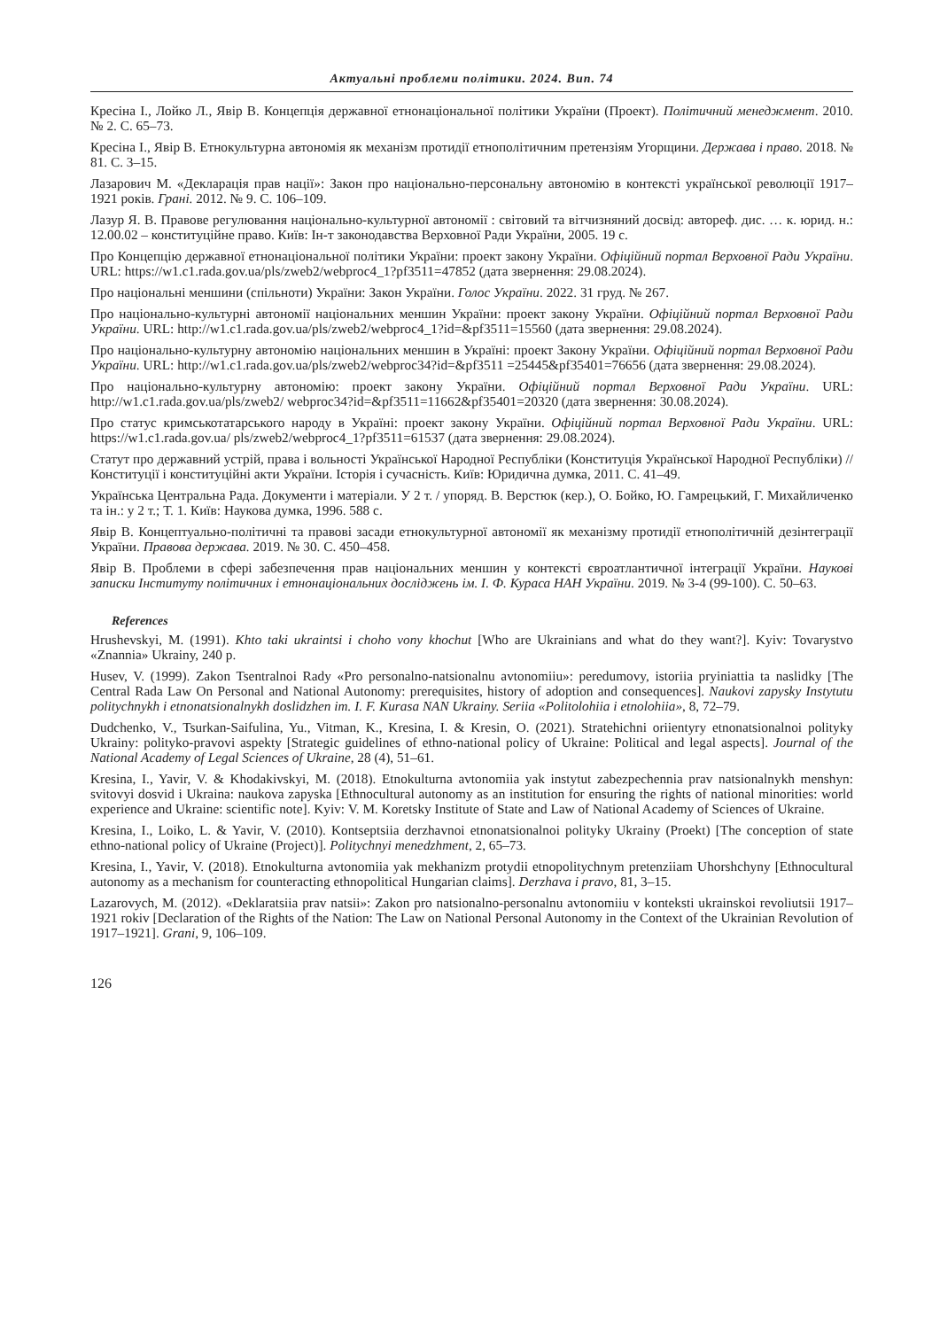Актуальні проблеми політики. 2024. Вип. 74
Кресіна І., Лойко Л., Явір В. Концепція державної етнонаціональної політики України (Проект). Політичний менеджмент. 2010. № 2. С. 65–73.
Кресіна І., Явір В. Етнокультурна автономія як механізм протидії етнополітичним претензіям Угорщини. Держава і право. 2018. № 81. С. 3–15.
Лазарович М. «Декларація прав нації»: Закон про національно-персональну автономію в контексті української революції 1917–1921 років. Грані. 2012. № 9. С. 106–109.
Лазур Я. В. Правове регулювання національно-культурної автономії : світовий та вітчизняний досвід: автореф. дис. … к. юрид. н.: 12.00.02 – конституційне право. Київ: Ін-т законодавства Верховної Ради України, 2005. 19 с.
Про Концепцію державної етнонаціональної політики України: проект закону України. Офіційний портал Верховної Ради України. URL: https://w1.c1.rada.gov.ua/pls/zweb2/webproc4_1?pf3511=47852 (дата звернення: 29.08.2024).
Про національні меншини (спільноти) України: Закон України. Голос України. 2022. 31 груд. № 267.
Про національно-культурні автономії національних меншин України: проект закону України. Офіційний портал Верховної Ради України. URL: http://w1.c1.rada.gov.ua/pls/zweb2/webproc4_1?id=&pf3511=15560 (дата звернення: 29.08.2024).
Про національно-культурну автономію національних меншин в Україні: проект Закону України. Офіційний портал Верховної Ради України. URL: http://w1.c1.rada.gov.ua/pls/zweb2/webproc34?id=&pf3511 =25445&pf35401=76656 (дата звернення: 29.08.2024).
Про національно-культурну автономію: проект закону України. Офіційний портал Верховної Ради України. URL: http://w1.c1.rada.gov.ua/pls/zweb2/ webproc34?id=&pf3511=11662&pf35401=20320 (дата звернення: 30.08.2024).
Про статус кримськотатарського народу в Україні: проект закону України. Офіційний портал Верховної Ради України. URL: https://w1.c1.rada.gov.ua/ pls/zweb2/webproc4_1?pf3511=61537 (дата звернення: 29.08.2024).
Статут про державний устрій, права і вольності Української Народної Республіки (Конституція Української Народної Республіки) // Конституції і конституційні акти України. Історія і сучасність. Київ: Юридична думка, 2011. С. 41–49.
Українська Центральна Рада. Документи і матеріали. У 2 т. / упоряд. В. Верстюк (кер.), О. Бойко, Ю. Гамрецький, Г. Михайличенко та ін.: у 2 т.; Т. 1. Київ: Наукова думка, 1996. 588 с.
Явір В. Концептуально-політичні та правові засади етнокультурної автономії як механізму протидії етнополітичній дезінтеграції України. Правова держава. 2019. № 30. С. 450–458.
Явір В. Проблеми в сфері забезпечення прав національних меншин у контексті євроатлантичної інтеграції України. Наукові записки Інституту політичних і етнонаціональних досліджень ім. І. Ф. Кураса НАН України. 2019. № 3-4 (99-100). С. 50–63.
References
Hrushevskyi, M. (1991). Khto taki ukraintsi i choho vony khochut [Who are Ukrainians and what do they want?]. Kyiv: Tovarystvo «Znannia» Ukrainy, 240 p.
Husev, V. (1999). Zakon Tsentralnoi Rady «Pro personalno-natsionalnu avtonomiiu»: peredumovy, istoriia pryiniattia ta naslidky [The Central Rada Law On Personal and National Autonomy: prerequisites, history of adoption and consequences]. Naukovi zapysky Instytutu politychnykh i etnonatsionalnykh doslidzhen im. I. F. Kurasa NAN Ukrainy. Seriia «Politolohiia i etnolohiia», 8, 72–79.
Dudchenko, V., Tsurkan-Saifulina, Yu., Vitman, K., Kresina, I. & Kresin, O. (2021). Stratehichni oriientyry etnonatsionalnoi polityky Ukrainy: polityko-pravovi aspekty [Strategic guidelines of ethno-national policy of Ukraine: Political and legal aspects]. Journal of the National Academy of Legal Sciences of Ukraine, 28 (4), 51–61.
Kresina, I., Yavir, V. & Khodakivskyi, M. (2018). Etnokulturna avtonomiia yak instytut zabezpechennia prav natsionalnykh menshyn: svitovyi dosvid i Ukraina: naukova zapyska [Ethnocultural autonomy as an institution for ensuring the rights of national minorities: world experience and Ukraine: scientific note]. Kyiv: V. M. Koretsky Institute of State and Law of National Academy of Sciences of Ukraine.
Kresina, I., Loiko, L. & Yavir, V. (2010). Kontseptsiia derzhavnoi etnonatsionalnoi polityky Ukrainy (Proekt) [The conception of state ethno-national policy of Ukraine (Project)]. Politychnyi menedzhment, 2, 65–73.
Kresina, I., Yavir, V. (2018). Etnokulturna avtonomiia yak mekhanizm protydii etnopolitychnym pretenziiam Uhorshchyny [Ethnocultural autonomy as a mechanism for counteracting ethnopolitical Hungarian claims]. Derzhava i pravo, 81, 3–15.
Lazarovych, M. (2012). «Deklaratsiia prav natsii»: Zakon pro natsionalno-personalnu avtonomiiu v konteksti ukrainskoi revoliutsii 1917–1921 rokiv [Declaration of the Rights of the Nation: The Law on National Personal Autonomy in the Context of the Ukrainian Revolution of 1917–1921]. Grani, 9, 106–109.
126